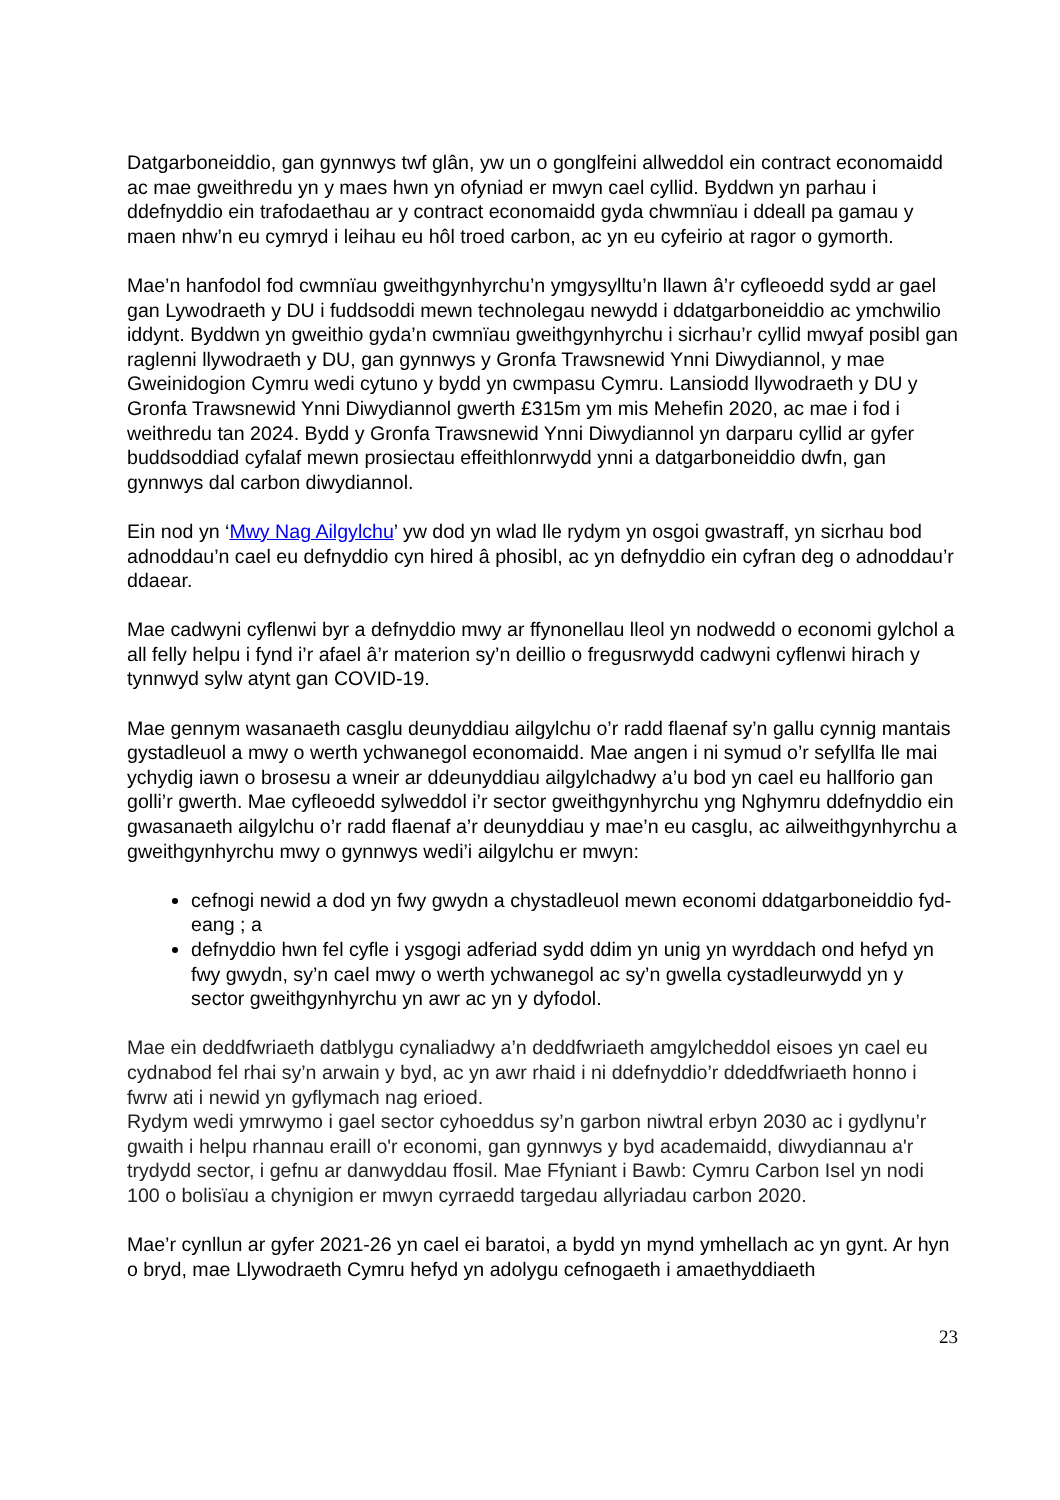Datgarboneiddio, gan gynnwys twf glân, yw un o gonglfeini allweddol ein contract economaidd ac mae gweithredu yn y maes hwn yn ofyniad er mwyn cael cyllid. Byddwn yn parhau i ddefnyddio ein trafodaethau ar y contract economaidd gyda chwmnïau i ddeall pa gamau y maen nhw’n eu cymryd i leihau eu hôl troed carbon, ac yn eu cyfeirio at ragor o gymorth.
Mae’n hanfodol fod cwmnïau gweithgynhyrchu’n ymgysylltu’n llawn â’r cyfleoedd sydd ar gael gan Lywodraeth y DU i fuddsoddi mewn technolegau newydd i ddatgarboneiddio ac ymchwilio iddynt. Byddwn yn gweithio gyda’n cwmnïau gweithgynhyrchu i sicrhau’r cyllid mwyaf posibl gan raglenni llywodraeth y DU, gan gynnwys y Gronfa Trawsnewid Ynni Diwydiannol, y mae Gweinidogion Cymru wedi cytuno y bydd yn cwmpasu Cymru. Lansiodd llywodraeth y DU y Gronfa Trawsnewid Ynni Diwydiannol gwerth £315m ym mis Mehefin 2020, ac mae i fod i weithredu tan 2024. Bydd y Gronfa Trawsnewid Ynni Diwydiannol yn darparu cyllid ar gyfer buddsoddiad cyfalaf mewn prosiectau effeithlonrwydd ynni a datgarboneiddio dwfn, gan gynnwys dal carbon diwydiannol.
Ein nod yn ‘Mwy Nag Ailgylchu’ yw dod yn wlad lle rydym yn osgoi gwastraff, yn sicrhau bod adnoddau’n cael eu defnyddio cyn hired â phosibl, ac yn defnyddio ein cyfran deg o adnoddau’r ddaear.
Mae cadwyni cyflenwi byr a defnyddio mwy ar ffynonellau lleol yn nodwedd o economi gylchol a all felly helpu i fynd i’r afael â’r materion sy’n deillio o fregusrwydd cadwyni cyflenwi hirach y tynnwyd sylw atynt gan COVID-19.
Mae gennym wasanaeth casglu deunyddiau ailgylchu o’r radd flaenaf sy’n gallu cynnig mantais gystadleuol a mwy o werth ychwanegol economaidd. Mae angen i ni symud o’r sefyllfa lle mai ychydig iawn o brosesu a wneir ar ddeunyddiau ailgylchadwy a’u bod yn cael eu hallforio gan golli’r gwerth. Mae cyfleoedd sylweddol i’r sector gweithgynhyrchu yng Nghymru ddefnyddio ein gwasanaeth ailgylchu o’r radd flaenaf a’r deunyddiau y mae’n eu casglu, ac ailweithgynhyrchu a gweithgynhyrchu mwy o gynnwys wedi’i ailgylchu er mwyn:
cefnogi newid a dod yn fwy gwydn a chystadleuol mewn economi ddatgarboneiddio fyd-eang ; a
defnyddio hwn fel cyfle i ysgogi adferiad sydd ddim yn unig yn wyrddach ond hefyd yn fwy gwydn, sy’n cael mwy o werth ychwanegol ac sy’n gwella cystadleurwydd yn y sector gweithgynhyrchu yn awr ac yn y dyfodol.
Mae ein deddfwriaeth datblygu cynaliadwy a’n deddfwriaeth amgylcheddol eisoes yn cael eu cydnabod fel rhai sy’n arwain y byd, ac yn awr rhaid i ni ddefnyddio’r ddeddfwriaeth honno i fwrw ati i newid yn gyflymach nag erioed.
Rydym wedi ymrwymo i gael sector cyhoeddus sy’n garbon niwtral erbyn 2030 ac i gydlynu’r gwaith i helpu rhannau eraill o'r economi, gan gynnwys y byd academaidd, diwydiannau a'r trydydd sector, i gefnu ar danwyddau ffosil. Mae Ffyniant i Bawb: Cymru Carbon Isel yn nodi 100 o bolisïau a chynigion er mwyn cyrraedd targedau allyriadau carbon 2020.
Mae’r cynllun ar gyfer 2021-26 yn cael ei baratoi, a bydd yn mynd ymhellach ac yn gynt. Ar hyn o bryd, mae Llywodraeth Cymru hefyd yn adolygu cefnogaeth i amaethyddiaeth
23